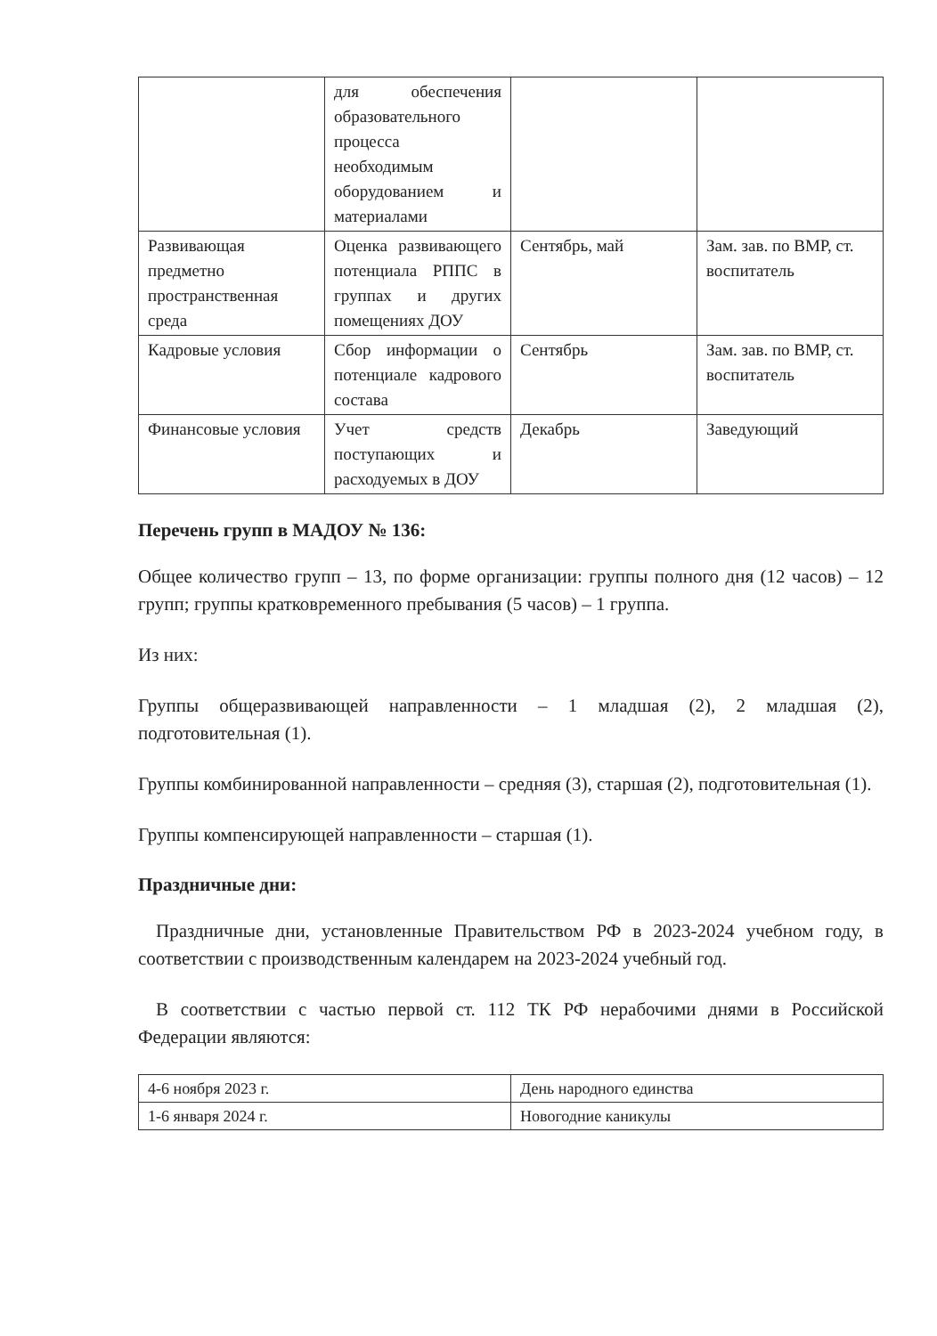| | для обеспечения образовательного процесса необходимым оборудованием и материалами | | |
| Развивающая предметно пространственная среда | Оценка развивающего потенциала РППС в группах и других помещениях ДОУ | Сентябрь, май | Зам. зав. по ВМР, ст. воспитатель |
| Кадровые условия | Сбор информации о потенциале кадрового состава | Сентябрь | Зам. зав. по ВМР, ст. воспитатель |
| Финансовые условия | Учет средств поступающих и расходуемых в ДОУ | Декабрь | Заведующий |
Перечень групп в МАДОУ № 136:
Общее количество групп – 13, по форме организации: группы полного дня (12 часов) – 12 групп; группы кратковременного пребывания (5 часов) – 1 группа.
Из них:
Группы общеразвивающей направленности – 1 младшая (2), 2 младшая (2), подготовительная (1).
Группы комбинированной направленности – средняя (3), старшая (2), подготовительная (1).
Группы компенсирующей направленности – старшая (1).
Праздничные дни:
Праздничные дни, установленные Правительством РФ в 2023-2024 учебном году, в соответствии с производственным календарем на 2023-2024 учебный год.
В соответствии с частью первой ст. 112 ТК РФ нерабочими днями в Российской Федерации являются:
| 4-6 ноября 2023 г. | День народного единства |
| 1-6 января 2024 г. | Новогодние каникулы |